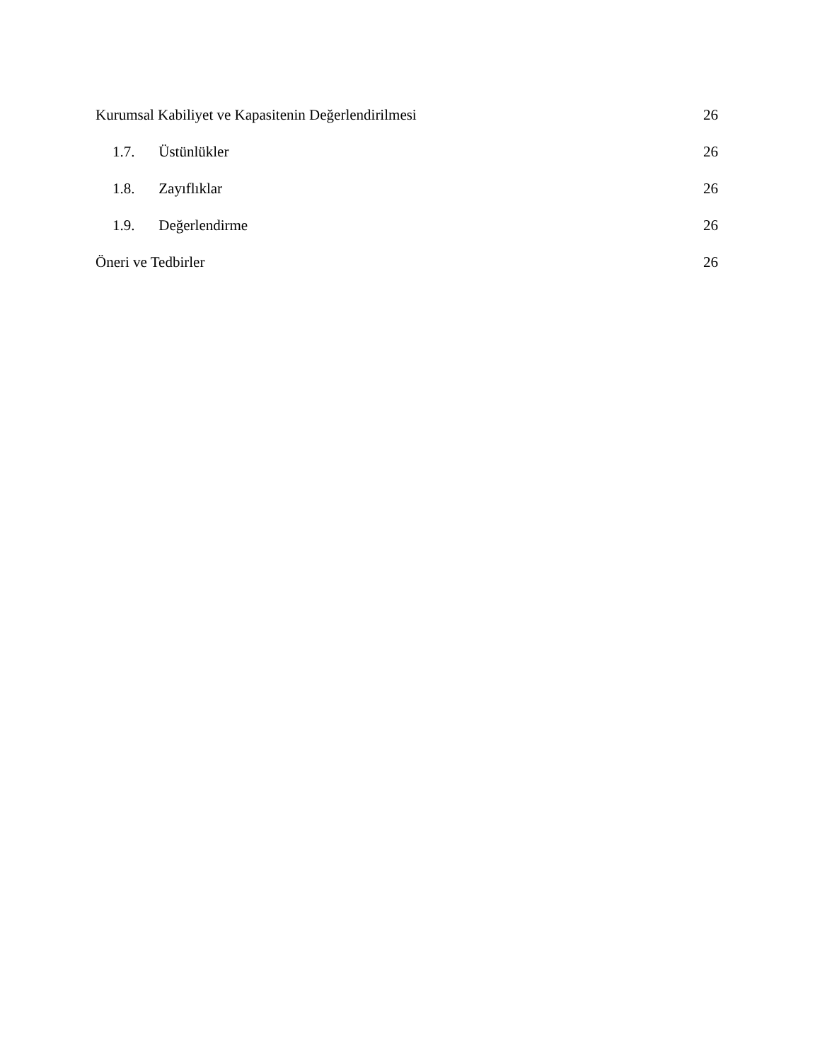Kurumsal Kabiliyet ve Kapasitenin Değerlendirilmesi 26
1.7. Üstünlükler 26
1.8. Zayıflıklar 26
1.9. Değerlendirme 26
Öneri ve Tedbirler 26